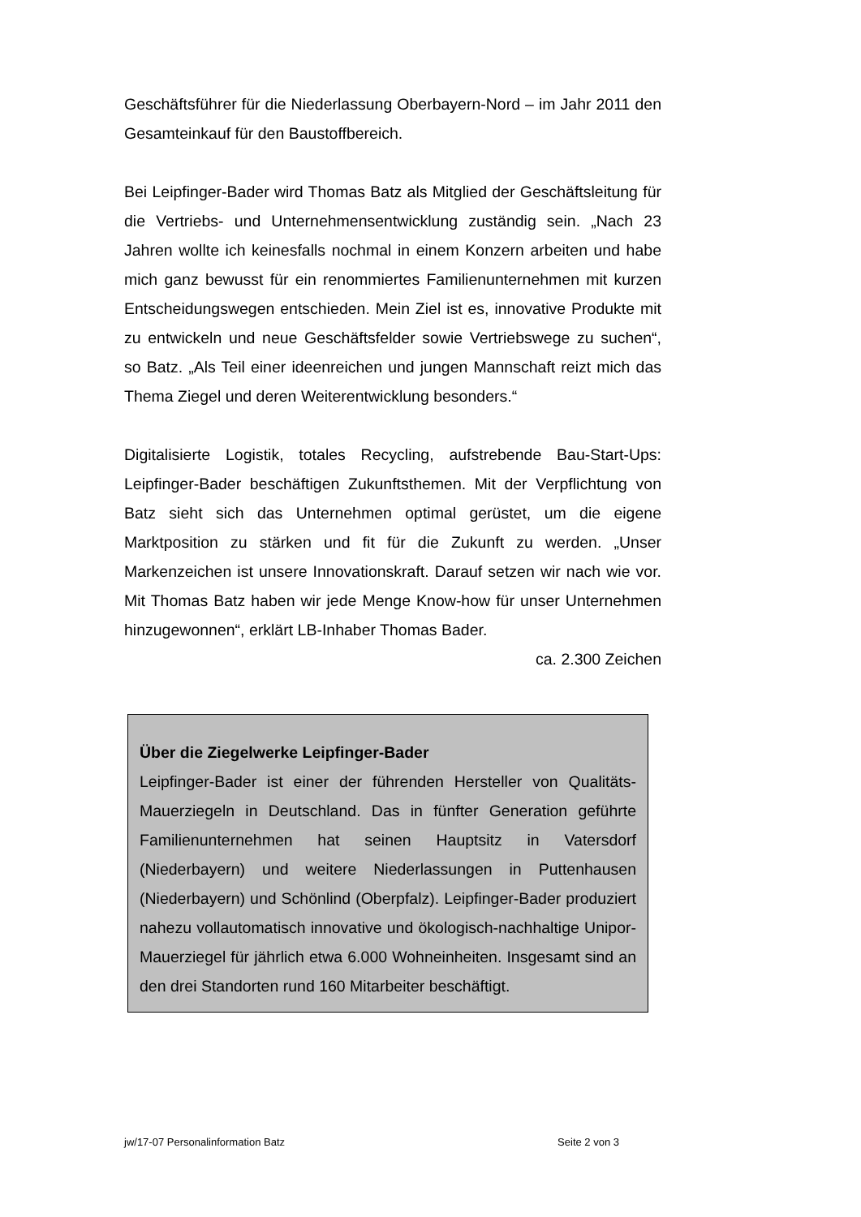Geschäftsführer für die Niederlassung Oberbayern-Nord – im Jahr 2011 den Gesamteinkauf für den Baustoffbereich.
Bei Leipfinger-Bader wird Thomas Batz als Mitglied der Geschäftsleitung für die Vertriebs- und Unternehmensentwicklung zuständig sein. „Nach 23 Jahren wollte ich keinesfalls nochmal in einem Konzern arbeiten und habe mich ganz bewusst für ein renommiertes Familienunternehmen mit kurzen Entscheidungswegen entschieden. Mein Ziel ist es, innovative Produkte mit zu entwickeln und neue Geschäftsfelder sowie Vertriebswege zu suchen“, so Batz. „Als Teil einer ideenreichen und jungen Mannschaft reizt mich das Thema Ziegel und deren Weiterentwicklung besonders.“
Digitalisierte Logistik, totales Recycling, aufstrebende Bau-Start-Ups: Leipfinger-Bader beschäftigen Zukunftsthemen. Mit der Verpflichtung von Batz sieht sich das Unternehmen optimal gerüstet, um die eigene Marktposition zu stärken und fit für die Zukunft zu werden. „Unser Markenzeichen ist unsere Innovationskraft. Darauf setzen wir nach wie vor. Mit Thomas Batz haben wir jede Menge Know-how für unser Unternehmen hinzugewonnen“, erklärt LB-Inhaber Thomas Bader.
ca. 2.300 Zeichen
Über die Ziegelwerke Leipfinger-Bader
Leipfinger-Bader ist einer der führenden Hersteller von Qualitäts-Mauerziegeln in Deutschland. Das in fünfter Generation geführte Familienunternehmen hat seinen Hauptsitz in Vatersdorf (Niederbayern) und weitere Niederlassungen in Puttenhausen (Niederbayern) und Schönlind (Oberpfalz). Leipfinger-Bader produziert nahezu vollautomatisch innovative und ökologisch-nachhaltige Unipor-Mauerziegel für jährlich etwa 6.000 Wohneinheiten. Insgesamt sind an den drei Standorten rund 160 Mitarbeiter beschäftigt.
jw/17-07 Personalinformation Batz Seite 2 von 3